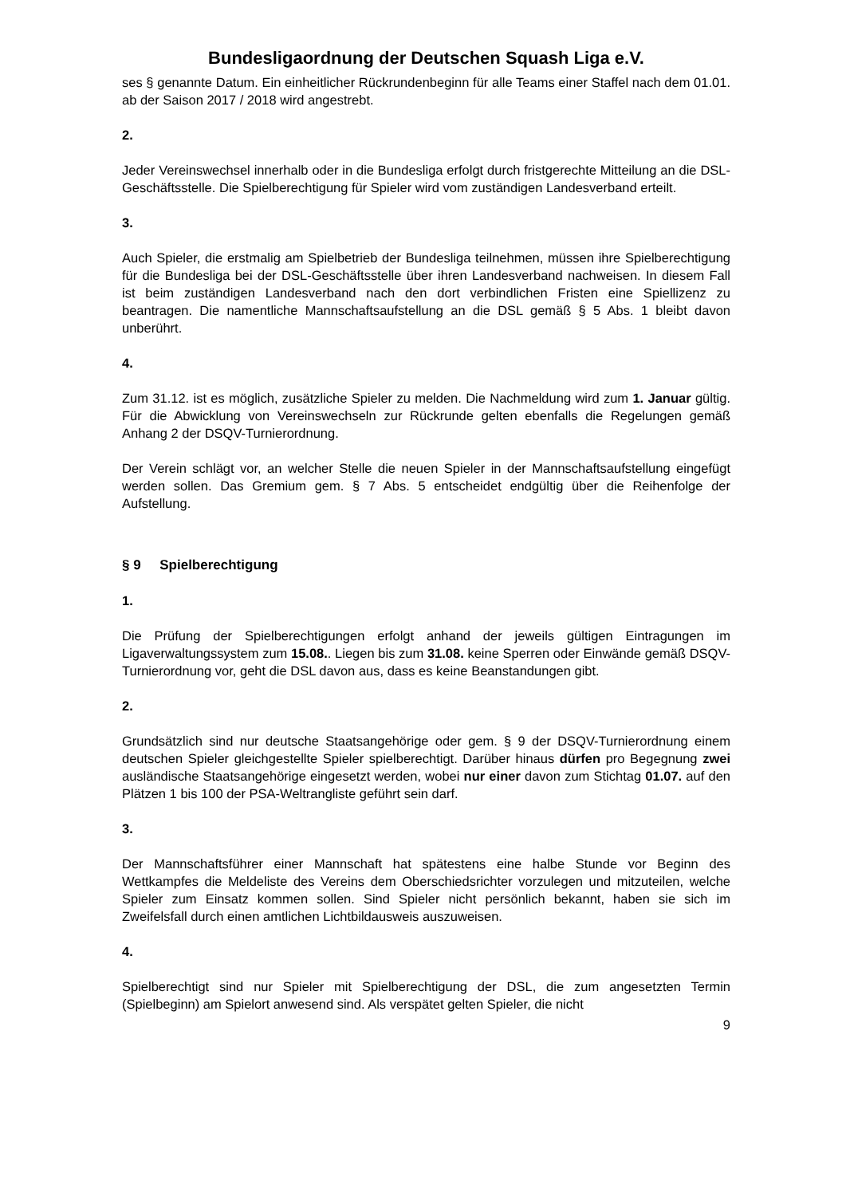Bundesligaordnung der Deutschen Squash Liga e.V.
ses § genannte Datum. Ein einheitlicher Rückrundenbeginn für alle Teams einer Staffel nach dem 01.01. ab der Saison 2017 / 2018 wird angestrebt.
2.
Jeder Vereinswechsel innerhalb oder in die Bundesliga erfolgt durch fristgerechte Mitteilung an die DSL-Geschäftsstelle. Die Spielberechtigung für Spieler wird vom zuständigen Landesverband erteilt.
3.
Auch Spieler, die erstmalig am Spielbetrieb der Bundesliga teilnehmen, müssen ihre Spielberechtigung für die Bundesliga bei der DSL-Geschäftsstelle über ihren Landesverband nachweisen. In diesem Fall ist beim zuständigen Landesverband nach den dort verbindlichen Fristen eine Spiellizenz zu beantragen. Die namentliche Mannschaftsaufstellung an die DSL gemäß § 5 Abs. 1 bleibt davon unberührt.
4.
Zum 31.12. ist es möglich, zusätzliche Spieler zu melden. Die Nachmeldung wird zum 1. Januar gültig. Für die Abwicklung von Vereinswechseln zur Rückrunde gelten ebenfalls die Regelungen gemäß Anhang 2 der DSQV-Turnierordnung.
Der Verein schlägt vor, an welcher Stelle die neuen Spieler in der Mannschaftsaufstellung eingefügt werden sollen. Das Gremium gem. § 7 Abs. 5 entscheidet endgültig über die Reihenfolge der Aufstellung.
§ 9 Spielberechtigung
1.
Die Prüfung der Spielberechtigungen erfolgt anhand der jeweils gültigen Eintragungen im Ligaverwaltungssystem zum 15.08.. Liegen bis zum 31.08. keine Sperren oder Einwände gemäß DSQV-Turnierordnung vor, geht die DSL davon aus, dass es keine Beanstandungen gibt.
2.
Grundsätzlich sind nur deutsche Staatsangehörige oder gem. § 9 der DSQV-Turnierordnung einem deutschen Spieler gleichgestellte Spieler spielberechtigt. Darüber hinaus dürfen pro Begegnung zwei ausländische Staatsangehörige eingesetzt werden, wobei nur einer davon zum Stichtag 01.07. auf den Plätzen 1 bis 100 der PSA-Weltrangliste geführt sein darf.
3.
Der Mannschaftsführer einer Mannschaft hat spätestens eine halbe Stunde vor Beginn des Wettkampfes die Meldeliste des Vereins dem Oberschiedsrichter vorzulegen und mitzuteilen, welche Spieler zum Einsatz kommen sollen. Sind Spieler nicht persönlich bekannt, haben sie sich im Zweifelsfall durch einen amtlichen Lichtbildausweis auszuweisen.
4.
Spielberechtigt sind nur Spieler mit Spielberechtigung der DSL, die zum angesetzten Termin (Spielbeginn) am Spielort anwesend sind. Als verspätet gelten Spieler, die nicht
9